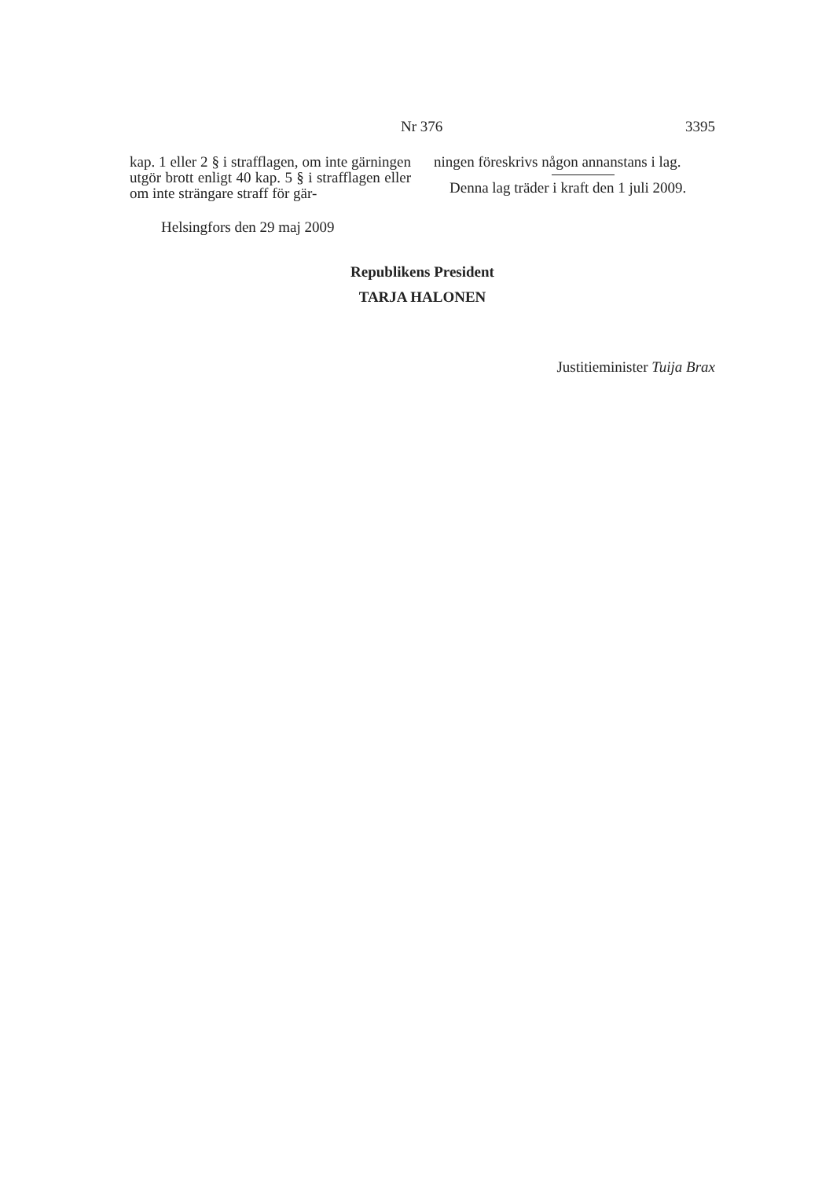Nr 376 3395
kap. 1 eller 2 § i strafflagen, om inte gär­ningen utgör brott enligt 40 kap. 5 § i straff­lagen eller om inte strängare straff för gär-
ningen föreskrivs någon annanstans i lag.
Denna lag träder i kraft den 1 juli 2009.
Helsingfors den 29 maj 2009
Republikens President
TARJA HALONEN
Justitieminister Tuija Brax